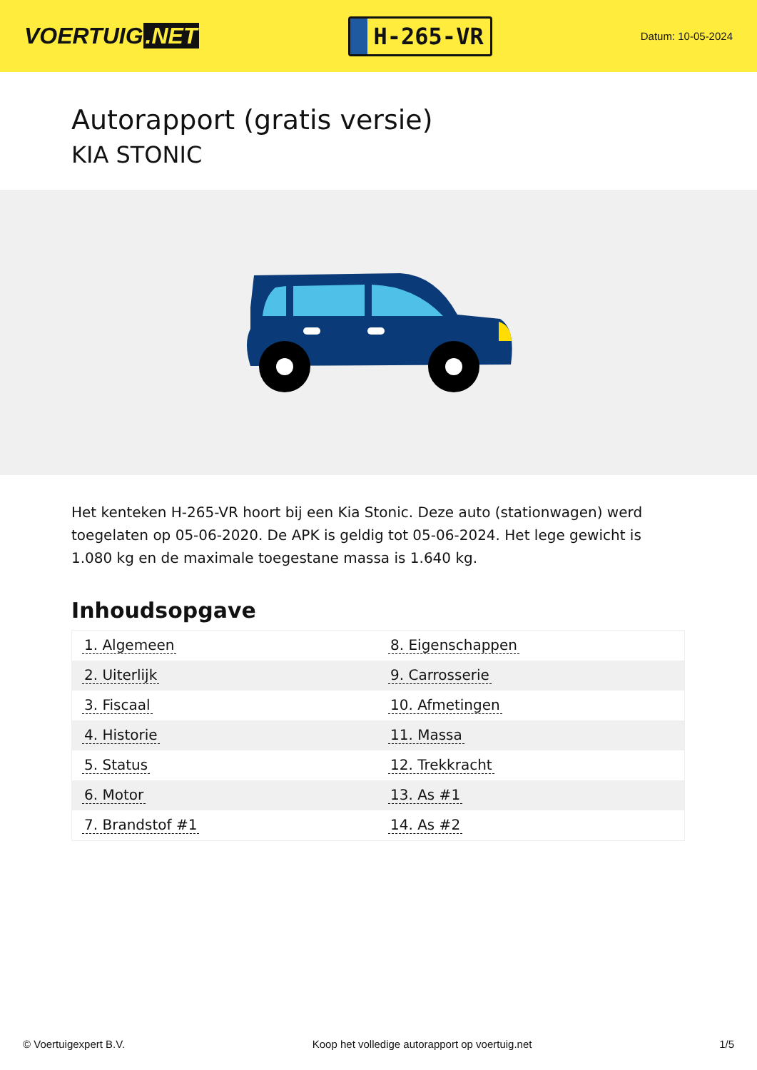VOERTUIG.NET
H-265-VR
Datum: 10-05-2024
Autorapport (gratis versie)
KIA STONIC
Het kenteken H-265-VR hoort bij een Kia Stonic. Deze auto (stationwagen) werd toegelaten op 05-06-2020. De APK is geldig tot 05-06-2024. Het lege gewicht is 1.080 kg en de maximale toegestane massa is 1.640 kg.
Inhoudsopgave
| 1. Algemeen | 8. Eigenschappen |
| 2. Uiterlijk | 9. Carrosserie |
| 3. Fiscaal | 10. Afmetingen |
| 4. Historie | 11. Massa |
| 5. Status | 12. Trekkracht |
| 6. Motor | 13. As #1 |
| 7. Brandstof #1 | 14. As #2 |
© Voertuigexpert B.V. Koop het volledige autorapport op voertuig.net 1/5